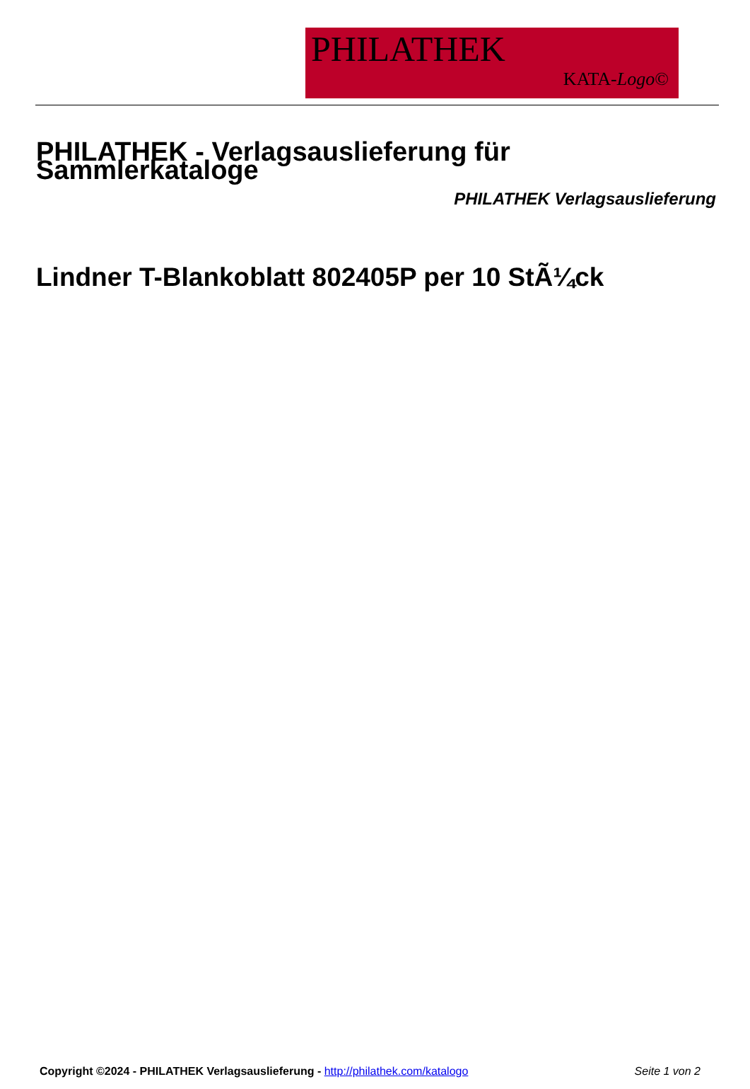PHILATHEK
KATA-Logo©
PHILATHEK - Verlagsauslieferung für Sammlerkataloge
PHILATHEK Verlagsauslieferung
Lindner T-Blankoblatt 802405P per 10 StÃ¼ck
Copyright ©2024 - PHILATHEK Verlagsauslieferung - http://philathek.com/katalogo Seite 1 von 2